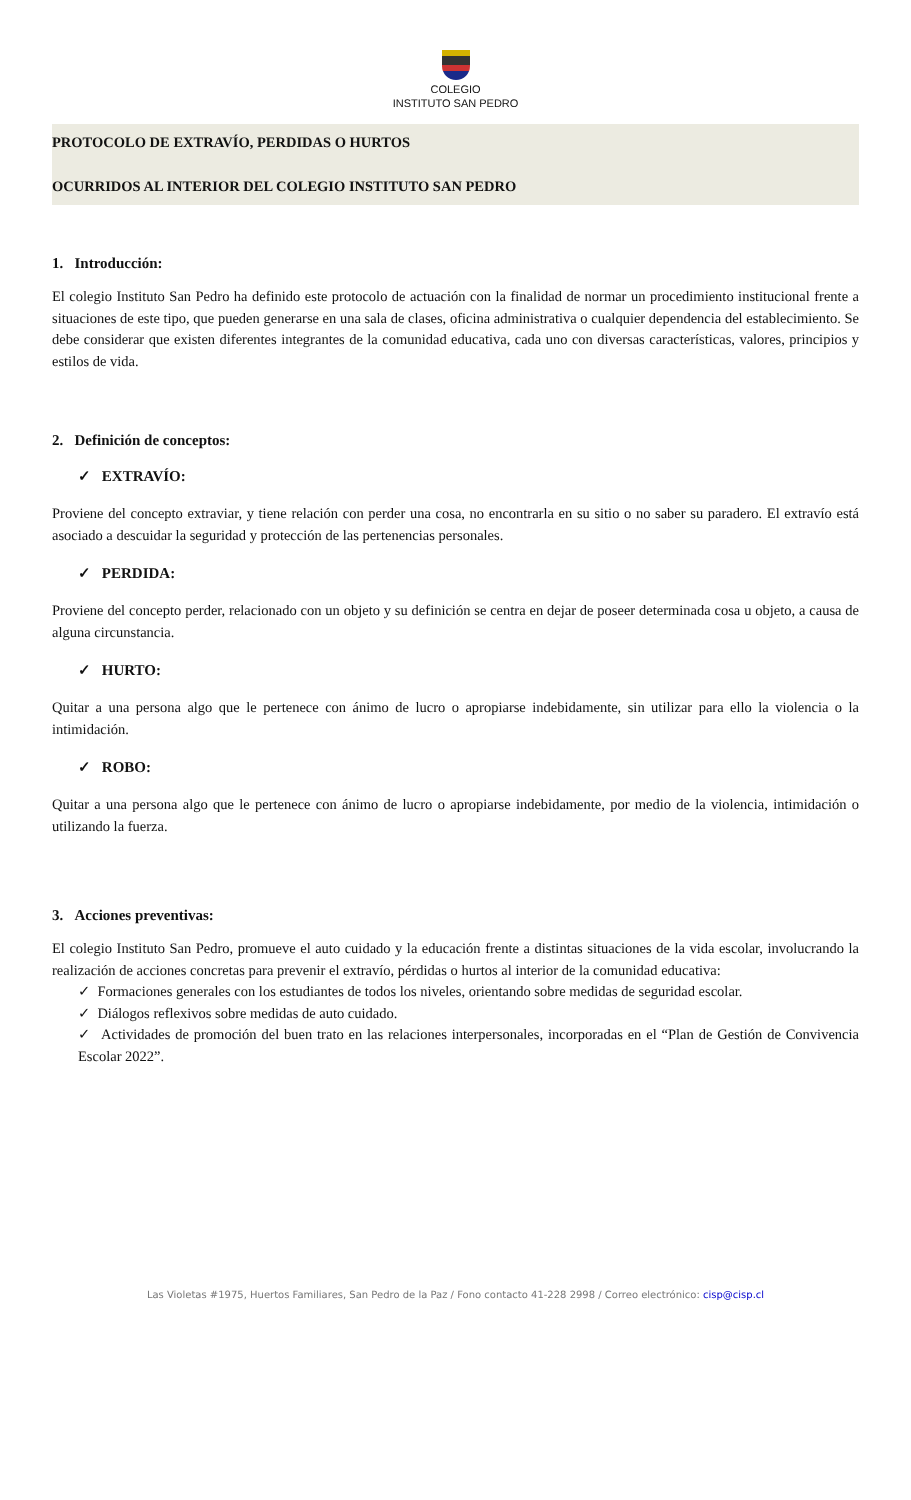COLEGIO
INSTITUTO SAN PEDRO
PROTOCOLO DE EXTRAVÍO, PERDIDAS O HURTOS
OCURRIDOS AL INTERIOR DEL COLEGIO INSTITUTO SAN PEDRO
1. Introducción:
El colegio Instituto San Pedro ha definido este protocolo de actuación con la finalidad de normar un procedimiento institucional frente a situaciones de este tipo, que pueden generarse en una sala de clases, oficina administrativa o cualquier dependencia del establecimiento. Se debe considerar que existen diferentes integrantes de la comunidad educativa, cada uno con diversas características, valores, principios y estilos de vida.
2. Definición de conceptos:
✓ EXTRAVÍO:
Proviene del concepto extraviar, y tiene relación con perder una cosa, no encontrarla en su sitio o no saber su paradero. El extravío está asociado a descuidar la seguridad y protección de las pertenencias personales.
✓ PERDIDA:
Proviene del concepto perder, relacionado con un objeto y su definición se centra en dejar de poseer determinada cosa u objeto, a causa de alguna circunstancia.
✓ HURTO:
Quitar a una persona algo que le pertenece con ánimo de lucro o apropiarse indebidamente, sin utilizar para ello la violencia o la intimidación.
✓ ROBO:
Quitar a una persona algo que le pertenece con ánimo de lucro o apropiarse indebidamente, por medio de la violencia, intimidación o utilizando la fuerza.
3. Acciones preventivas:
El colegio Instituto San Pedro, promueve el auto cuidado y la educación frente a distintas situaciones de la vida escolar, involucrando la realización de acciones concretas para prevenir el extravío, pérdidas o hurtos al interior de la comunidad educativa:
✓ Formaciones generales con los estudiantes de todos los niveles, orientando sobre medidas de seguridad escolar.
✓ Diálogos reflexivos sobre medidas de auto cuidado.
✓ Actividades de promoción del buen trato en las relaciones interpersonales, incorporadas en el “Plan de Gestión de Convivencia Escolar 2022”.
Las Violetas #1975, Huertos Familiares, San Pedro de la Paz / Fono contacto 41-228 2998 / Correo electrónico: cisp@cisp.cl